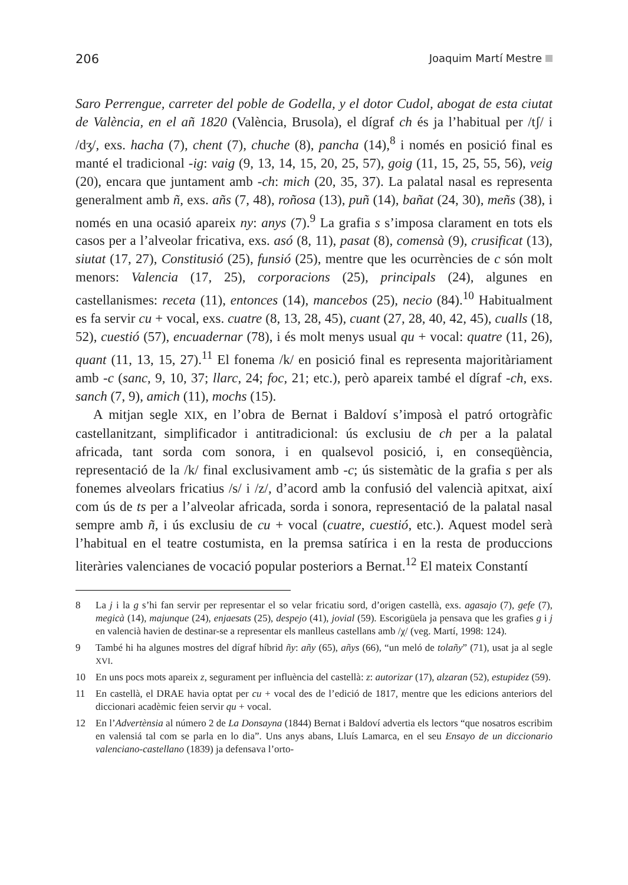206 Joaquim Martí Mestre
Saro Perrengue, carreter del poble de Godella, y el dotor Cudol, abogat de esta ciutat de València, en el añ 1820 (València, Brusola), el dígraf ch és ja l’habitual per /tʃ/ i /dʒ/, exs. hacha (7), chent (7), chuche (8), pancha (14),<sup>8</sup> i només en posició final es manté el tradicional -ig: vaig (9, 13, 14, 15, 20, 25, 57), goig (11, 15, 25, 55, 56), veig (20), encara que juntament amb -ch: mich (20, 35, 37). La palatal nasal es representa generalment amb ñ, exs. añs (7, 48), roñosa (13), puñ (14), bañat (24, 30), meñs (38), i només en una ocasió apareix ny: anys (7).<sup>9</sup> La grafia s s’imposa clarament en tots els casos per a l’alveolar fricativa, exs. asó (8, 11), pasat (8), comensà (9), crusificat (13), siutat (17, 27), Constitusió (25), funsió (25), mentre que les ocurrències de c són molt menors: Valencia (17, 25), corporacions (25), principals (24), algunes en castellanismes: receta (11), entonces (14), mancebos (25), necio (84).<sup>10</sup> Habitualment es fa servir cu + vocal, exs. cuatre (8, 13, 28, 45), cuant (27, 28, 40, 42, 45), cualls (18, 52), cuestió (57), encuadernar (78), i és molt menys usual qu + vocal: quatre (11, 26), quant (11, 13, 15, 27).<sup>11</sup> El fonema /k/ en posició final es representa majoritàriament amb -c (sanc, 9, 10, 37; llarc, 24; foc, 21; etc.), però apareix també el dígraf -ch, exs. sanch (7, 9), amich (11), mochs (15).
A mitjan segle XIX, en l’obra de Bernat i Baldoví s’imposà el patró ortogràfic castellanitzant, simplificador i antitradicional: ús exclusiu de ch per a la palatal africada, tant sorda com sonora, i en qualsevol posició, i, en conseqüència, representació de la /k/ final exclusivament amb -c; ús sistemàtic de la grafia s per als fonemes alveolars fricatius /s/ i /z/, d’acord amb la confusió del valencià apitxat, així com ús de ts per a l’alveolar africada, sorda i sonora, representació de la palatal nasal sempre amb ñ, i ús exclusiu de cu + vocal (cuatre, cuestió, etc.). Aquest model serà l’habitual en el teatre costumista, en la premsa satírica i en la resta de produccions literàries valencianes de vocació popular posteriors a Bernat.<sup>12</sup> El mateix Constantí
8 La j i la g s’hi fan servir per representar el so velar fricatiu sord, d’origen castellà, exs. agasajo (7), gefe (7), megicà (14), majunque (24), enjaesats (25), despejo (41), jovial (59). Escorigüela ja pensava que les grafies g i j en valencià havien de destinar-se a representar els manlleus castellans amb /χ/ (veg. Martí, 1998: 124).
9 També hi ha algunes mostres del dígraf híbrid ñy: añy (65), añys (66), “un meló de tolañy” (71), usat ja al segle XVI.
10 En uns pocs mots apareix z, segurament per influència del castellà: z: autorizar (17), alzaran (52), estupidez (59).
11 En castellà, el DRAE havia optat per cu + vocal des de l’edició de 1817, mentre que les edicions anteriors del diccionari acadèmic feien servir qu + vocal.
12 En l’Advertènsia al número 2 de La Donsayna (1844) Bernat i Baldoví advertia els lectors “que nosatros escribim en valensiá tal com se parla en lo dia”. Uns anys abans, Lluís Lamarca, en el seu Ensayo de un diccionario valenciano-castellano (1839) ja defensava l’orto-